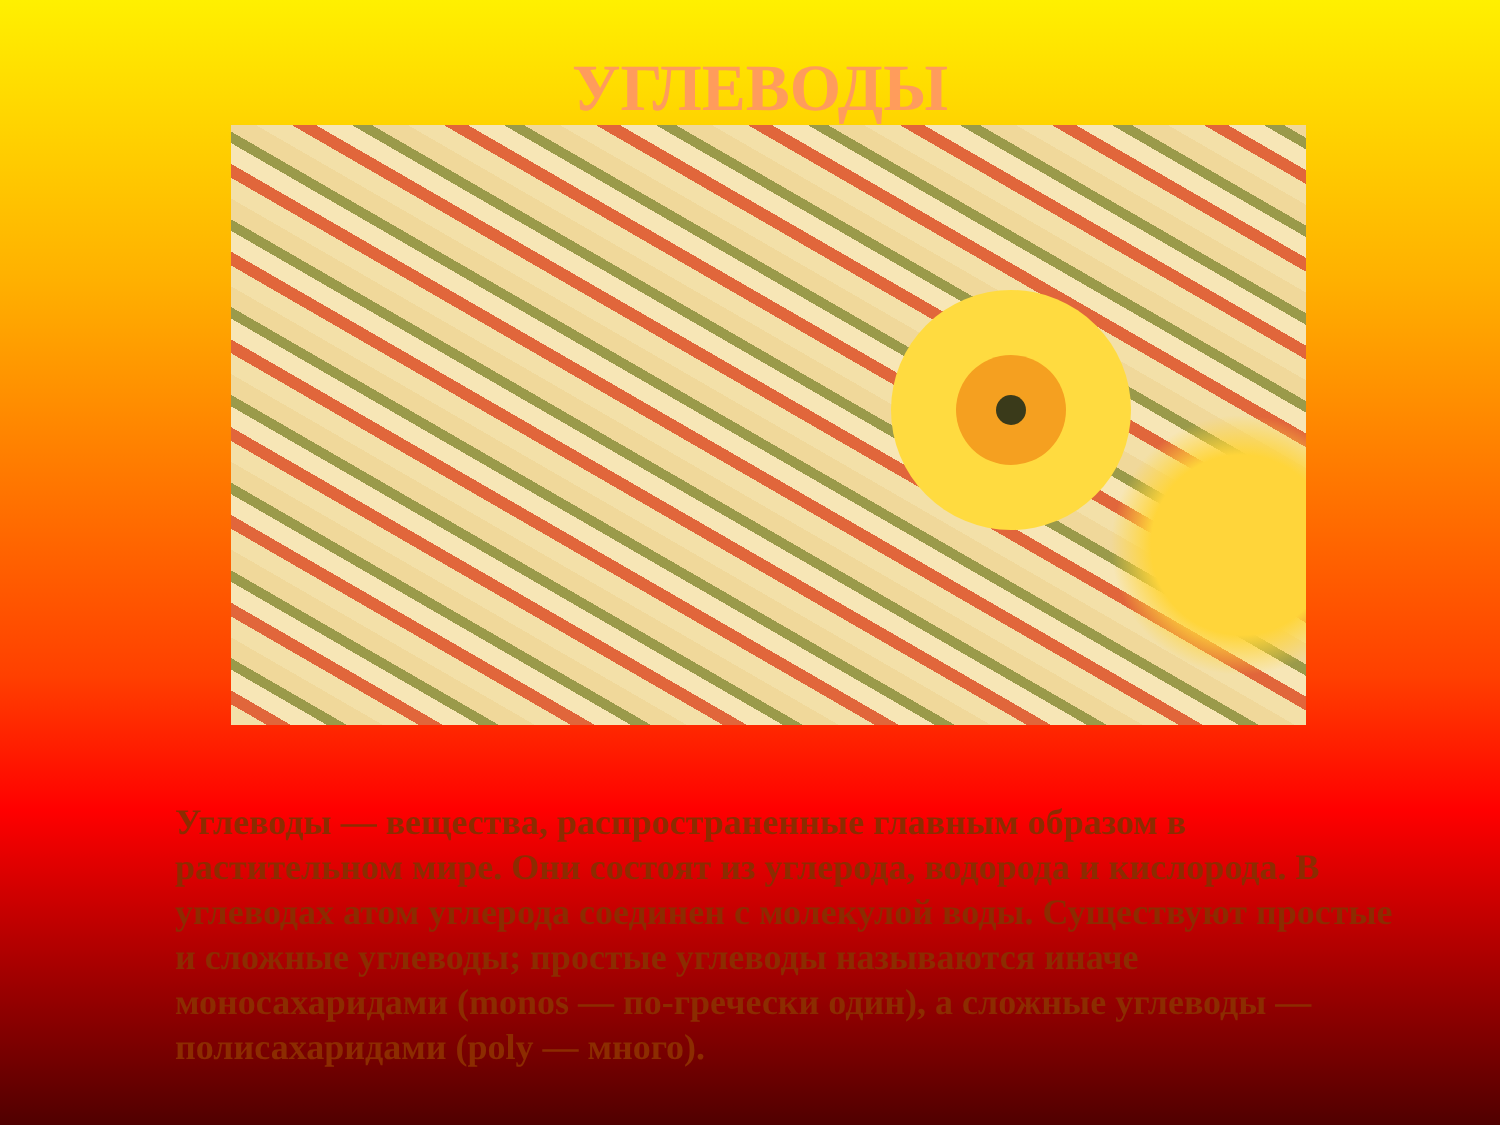УГЛЕВОДЫ
Углеводы — вещества, распространенные главным образом в растительном мире. Они состоят из углерода, водорода и кислорода. В углеводах атом углерода соединен с молекулой воды. Существуют простые и сложные углеводы; простые углеводы называются иначе моносахаридами (monos — по-гречески один), а сложные углеводы — полисахаридами (poly — много).